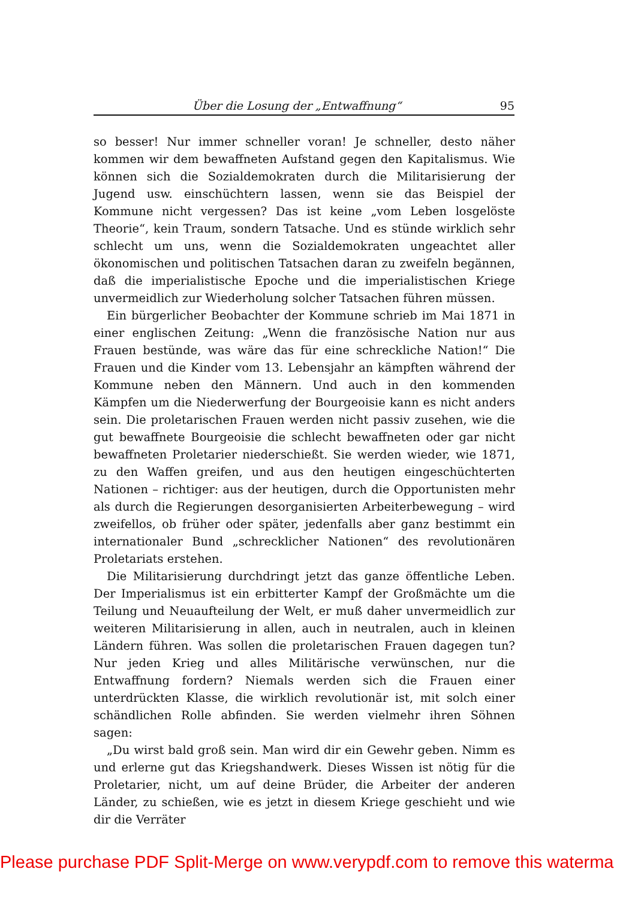Über die Losung der „Entwaffnung“95
so besser! Nur immer schneller voran! Je schneller, desto näher kommen wir dem bewaffneten Aufstand gegen den Kapitalismus. Wie können sich die Sozialdemokraten durch die Militarisierung der Jugend usw. einschüchtern lassen, wenn sie das Beispiel der Kommune nicht vergessen? Das ist keine „vom Leben losgelöste Theorie“, kein Traum, sondern Tatsache. Und es stünde wirklich sehr schlecht um uns, wenn die Sozialdemokraten ungeachtet aller ökonomischen und politischen Tatsachen daran zu zweifeln begännen, daß die imperialistische Epoche und die imperialistischen Kriege unvermeidlich zur Wiederholung solcher Tatsachen führen müssen.
Ein bürgerlicher Beobachter der Kommune schrieb im Mai 1871 in einer englischen Zeitung: „Wenn die französische Nation nur aus Frauen bestünde, was wäre das für eine schreckliche Nation!“ Die Frauen und die Kinder vom 13. Lebensjahr an kämpften während der Kommune neben den Männern. Und auch in den kommenden Kämpfen um die Niederwerfung der Bourgeoisie kann es nicht anders sein. Die proletarischen Frauen werden nicht passiv zusehen, wie die gut bewaffnete Bourgeoisie die schlecht bewaffneten oder gar nicht bewaffneten Proletarier niederschießt. Sie werden wieder, wie 1871, zu den Waffen greifen, und aus den heutigen eingeschüchterten Nationen – richtiger: aus der heutigen, durch die Opportunisten mehr als durch die Regierungen desorganisierten Arbeiterbewegung – wird zweifellos, ob früher oder später, jedenfalls aber ganz bestimmt ein internationaler Bund „schrecklicher Nationen“ des revolutionären Proletariats erstehen.
Die Militarisierung durchdringt jetzt das ganze öffentliche Leben. Der Imperialismus ist ein erbitterter Kampf der Großmächte um die Teilung und Neuaufteilung der Welt, er muß daher unvermeidlich zur weiteren Militarisierung in allen, auch in neutralen, auch in kleinen Ländern führen. Was sollen die proletarischen Frauen dagegen tun? Nur jeden Krieg und alles Militärische verwünschen, nur die Entwaffnung fordern? Niemals werden sich die Frauen einer unterdrückten Klasse, die wirklich revolutionär ist, mit solch einer schändlichen Rolle abfinden. Sie werden vielmehr ihren Söhnen sagen:
„Du wirst bald groß sein. Man wird dir ein Gewehr geben. Nimm es und erlerne gut das Kriegshandwerk. Dieses Wissen ist nötig für die Proletarier, nicht, um auf deine Brüder, die Arbeiter der anderen Länder, zu schießen, wie es jetzt in diesem Kriege geschieht und wie dir die Verräter
Please purchase PDF Split-Merge on www.verypdf.com to remove this waterma